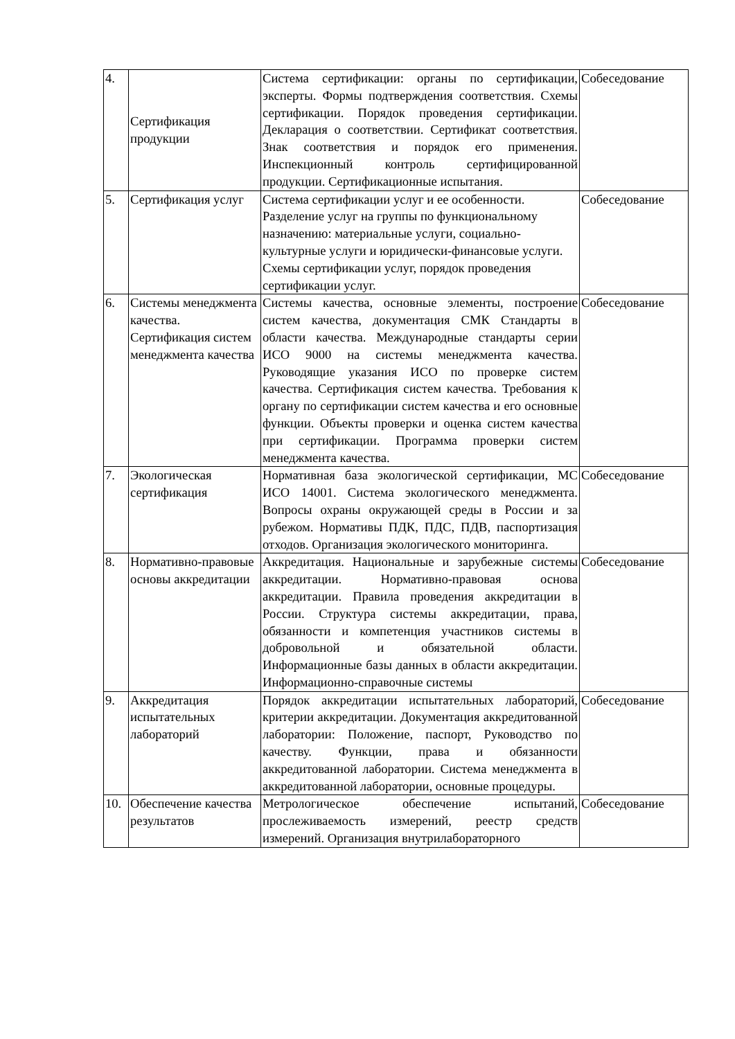| 4. | Сертификация продукции | Система сертификации: органы по сертификации, эксперты. Формы подтверждения соответствия. Схемы сертификации. Порядок проведения сертификации. Декларация о соответствии. Сертификат соответствия. Знак соответствия и порядок его применения. Инспекционный контроль сертифицированной продукции. Сертификационные испытания. | Собеседование |
| 5. | Сертификация услуг | Система сертификации услуг и ее особенности. Разделение услуг на группы по функциональному назначению: материальные услуги, социально-культурные услуги и юридически-финансовые услуги. Схемы сертификации услуг, порядок проведения сертификации услуг. | Собеседование |
| 6. | Системы менеджмента качества. Сертификация систем менеджмента качества | Системы качества, основные элементы, построение систем качества, документация СМК Стандарты в области качества. Международные стандарты серии ИСО 9000 на системы менеджмента качества. Руководящие указания ИСО по проверке систем качества. Сертификация систем качества. Требования к органу по сертификации систем качества и его основные функции. Объекты проверки и оценка систем качества при сертификации. Программа проверки систем менеджмента качества. | Собеседование |
| 7. | Экологическая сертификация | Нормативная база экологической сертификации, МС ИСО 14001. Система экологического менеджмента. Вопросы охраны окружающей среды в России и за рубежом. Нормативы ПДК, ПДС, ПДВ, паспортизация отходов. Организация экологического мониторинга. | Собеседование |
| 8. | Нормативно-правовые основы аккредитации | Аккредитация. Национальные и зарубежные системы аккредитации. Нормативно-правовая основа аккредитации. Правила проведения аккредитации в России. Структура системы аккредитации, права, обязанности и компетенция участников системы в добровольной и обязательной области. Информационные базы данных в области аккредитации. Информационно-справочные системы | Собеседование |
| 9. | Аккредитация испытательных лабораторий | Порядок аккредитации испытательных лабораторий, критерии аккредитации. Документация аккредитованной лаборатории: Положение, паспорт, Руководство по качеству. Функции, права и обязанности аккредитованной лаборатории. Система менеджмента в аккредитованной лаборатории, основные процедуры. | Собеседование |
| 10. | Обеспечение качества результатов | Метрологическое обеспечение испытаний, прослеживаемость измерений, реестр средств измерений. Организация внутрилабораторного | Собеседование |